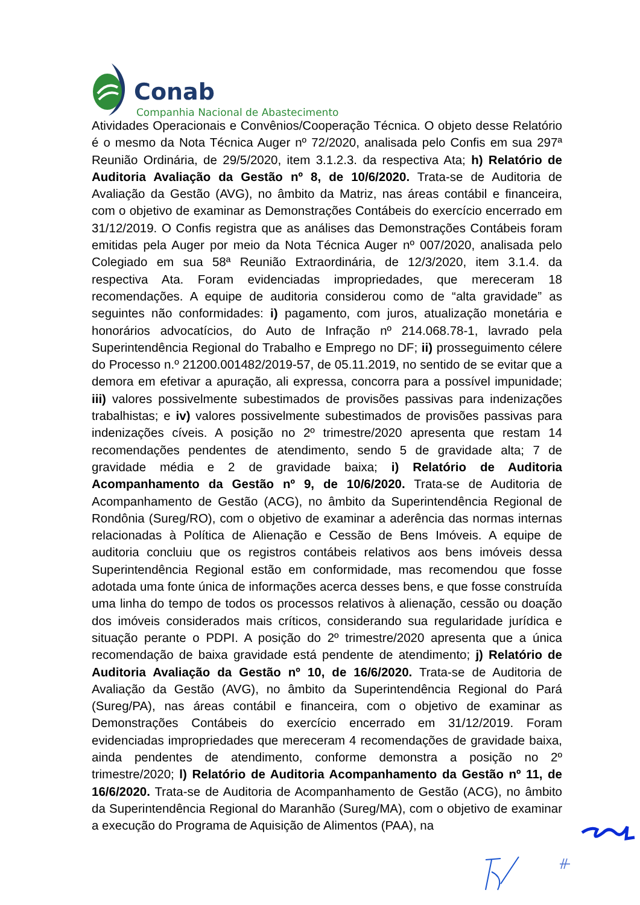Conab
Companhia Nacional de Abastecimento
Atividades Operacionais e Convênios/Cooperação Técnica. O objeto desse Relatório é o mesmo da Nota Técnica Auger nº 72/2020, analisada pelo Confis em sua 297ª Reunião Ordinária, de 29/5/2020, item 3.1.2.3. da respectiva Ata; h) Relatório de Auditoria Avaliação da Gestão nº 8, de 10/6/2020. Trata-se de Auditoria de Avaliação da Gestão (AVG), no âmbito da Matriz, nas áreas contábil e financeira, com o objetivo de examinar as Demonstrações Contábeis do exercício encerrado em 31/12/2019. O Confis registra que as análises das Demonstrações Contábeis foram emitidas pela Auger por meio da Nota Técnica Auger nº 007/2020, analisada pelo Colegiado em sua 58ª Reunião Extraordinária, de 12/3/2020, item 3.1.4. da respectiva Ata. Foram evidenciadas impropriedades, que mereceram 18 recomendações. A equipe de auditoria considerou como de “alta gravidade” as seguintes não conformidades: i) pagamento, com juros, atualização monetária e honorários advocatícios, do Auto de Infração nº 214.068.78-1, lavrado pela Superintendência Regional do Trabalho e Emprego no DF; ii) prosseguimento célere do Processo n.º 21200.001482/2019-57, de 05.11.2019, no sentido de se evitar que a demora em efetivar a apuração, ali expressa, concorra para a possível impunidade; iii) valores possivelmente subestimados de provisões passivas para indenizações trabalhistas; e iv) valores possivelmente subestimados de provisões passivas para indenizações cíveis. A posição no 2º trimestre/2020 apresenta que restam 14 recomendações pendentes de atendimento, sendo 5 de gravidade alta; 7 de gravidade média e 2 de gravidade baixa; i) Relatório de Auditoria Acompanhamento da Gestão nº 9, de 10/6/2020. Trata-se de Auditoria de Acompanhamento de Gestão (ACG), no âmbito da Superintendência Regional de Rondônia (Sureg/RO), com o objetivo de examinar a aderência das normas internas relacionadas à Política de Alienação e Cessão de Bens Imóveis. A equipe de auditoria concluiu que os registros contábeis relativos aos bens imóveis dessa Superintendência Regional estão em conformidade, mas recomendou que fosse adotada uma fonte única de informações acerca desses bens, e que fosse construída uma linha do tempo de todos os processos relativos à alienação, cessão ou doação dos imóveis considerados mais críticos, considerando sua regularidade jurídica e situação perante o PDPI. A posição do 2º trimestre/2020 apresenta que a única recomendação de baixa gravidade está pendente de atendimento; j) Relatório de Auditoria Avaliação da Gestão nº 10, de 16/6/2020. Trata-se de Auditoria de Avaliação da Gestão (AVG), no âmbito da Superintendência Regional do Pará (Sureg/PA), nas áreas contábil e financeira, com o objetivo de examinar as Demonstrações Contábeis do exercício encerrado em 31/12/2019. Foram evidenciadas impropriedades que mereceram 4 recomendações de gravidade baixa, ainda pendentes de atendimento, conforme demonstra a posição no 2º trimestre/2020; l) Relatório de Auditoria Acompanhamento da Gestão nº 11, de 16/6/2020. Trata-se de Auditoria de Acompanhamento de Gestão (ACG), no âmbito da Superintendência Regional do Maranhão (Sureg/MA), com o objetivo de examinar a execução do Programa de Aquisição de Alimentos (PAA), na